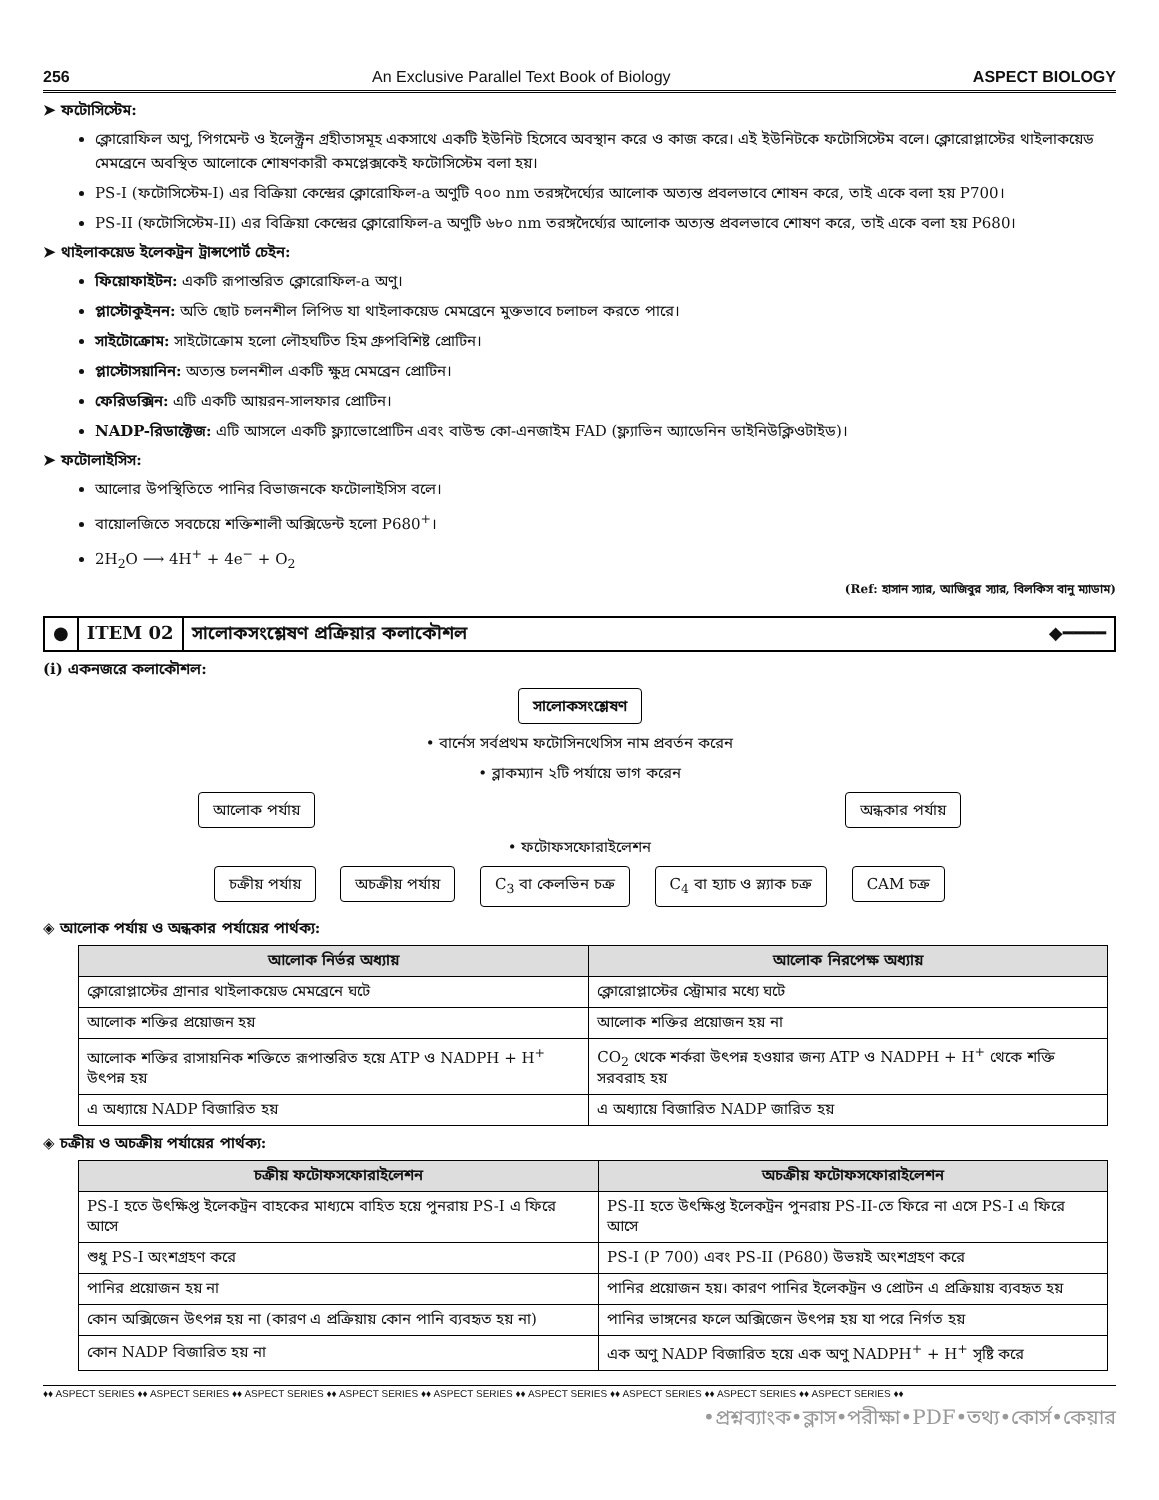256 An Exclusive Parallel Text Book of Biology ASPECT BIOLOGY
➤ ফটোসিস্টেম:
ক্লোরোফিল অণু, পিগমেন্ট ও ইলেক্ট্রন গ্রহীতাসমূহ একসাথে একটি ইউনিট হিসেবে অবস্থান করে ও কাজ করে। এই ইউনিটকে ফটোসিস্টেম বলে। ক্লোরোপ্লাস্টের থাইলাকয়েড মেমব্রেনে অবস্থিত আলোকে শোষণকারী কমপ্লেক্সকেই ফটোসিস্টেম বলা হয়।
PS-I (ফটোসিস্টেম-I) এর বিক্রিয়া কেন্দ্রের ক্লোরোফিল-a অণুটি ৭০০ nm তরঙ্গদৈর্ঘ্যের আলোক অত্যন্ত প্রবলভাবে শোষন করে, তাই একে বলা হয় P700।
PS-II (ফটোসিস্টেম-II) এর বিক্রিয়া কেন্দ্রের ক্লোরোফিল-a অণুটি ৬৮০ nm তরঙ্গদৈর্ঘ্যের আলোক অত্যন্ত প্রবলভাবে শোষণ করে, তাই একে বলা হয় P680।
➤ থাইলাকয়েড ইলেকট্রন ট্রান্সপোর্ট চেইন:
ফিয়োফাইটন: একটি রূপান্তরিত ক্লোরোফিল-a অণু।
প্লাস্টোকুইনন: অতি ছোট চলনশীল লিপিড যা থাইলাকয়েড মেমব্রেনে মুক্তভাবে চলাচল করতে পারে।
সাইটোক্রোম: সাইটোক্রোম হলো লৌহঘটিত হিম গ্রুপবিশিষ্ট প্রোটিন।
প্লাস্টোসয়ানিন: অত্যন্ত চলনশীল একটি ক্ষুদ্র মেমব্রেন প্রোটিন।
ফেরিডক্সিন: এটি একটি আয়রন-সালফার প্রোটিন।
NADP-রিডাক্টেজ: এটি আসলে একটি ফ্ল্যাভোপ্রোটিন এবং বাউন্ড কো-এনজাইম FAD (ফ্ল্যাভিন অ্যাডেনিন ডাইনিউক্লিওটাইড)।
➤ ফটোলাইসিস:
আলোর উপস্থিতিতে পানির বিভাজনকে ফটোলাইসিস বলে।
বায়োলজিতে সবচেয়ে শক্তিশালী অক্সিডেন্ট হলো P680<sup>+</sup>।
2H<sub>2</sub>O ⟶ 4H<sup>+</sup> + 4e<sup>−</sup> + O<sub>2</sub>
(Ref: হাসান স্যার, আজিবুর স্যার, বিলকিস বানু ম্যাডাম)
● ITEM 02 সালোকসংশ্লেষণ প্রক্রিয়ার কলাকৌশল ◆━━━━
(i) একনজরে কলাকৌশল:
সালোকসংশ্লেষণ
• বার্নেস সর্বপ্রথম ফটোসিনথেসিস নাম প্রবর্তন করেন
• ব্লাকম্যান ২টি পর্যায়ে ভাগ করেন
আলোক পর্যায় অন্ধকার পর্যায়
• ফটোফসফোরাইলেশন
চক্রীয় পর্যায় অচক্রীয় পর্যায় C<sub>3</sub> বা কেলভিন চক্র C<sub>4</sub> বা হ্যাচ ও স্ল্যাক চক্র CAM চক্র
◈ আলোক পর্যায় ও অন্ধকার পর্যায়ের পার্থক্য:
| আলোক নির্ভর অধ্যায় | আলোক নিরপেক্ষ অধ্যায় |
| --- | --- |
| ক্লোরোপ্লাস্টের গ্রানার থাইলাকয়েড মেমব্রেনে ঘটে | ক্লোরোপ্লাস্টের স্ট্রোমার মধ্যে ঘটে |
| আলোক শক্তির প্রয়োজন হয় | আলোক শক্তির প্রয়োজন হয় না |
| আলোক শক্তির রাসায়নিক শক্তিতে রূপান্তরিত হয়ে ATP ও NADPH + H<sup>+</sup> উৎপন্ন হয় | CO<sub>2</sub> থেকে শর্করা উৎপন্ন হওয়ার জন্য ATP ও NADPH + H<sup>+</sup> থেকে শক্তি সরবরাহ হয় |
| এ অধ্যায়ে NADP বিজারিত হয় | এ অধ্যায়ে বিজারিত NADP জারিত হয় |
◈ চক্রীয় ও অচক্রীয় পর্যায়ের পার্থক্য:
| চক্রীয় ফটোফসফোরাইলেশন | অচক্রীয় ফটোফসফোরাইলেশন |
| --- | --- |
| PS-I হতে উৎক্ষিপ্ত ইলেকট্রন বাহকের মাধ্যমে বাহিত হয়ে পুনরায় PS-I এ ফিরে আসে | PS-II হতে উৎক্ষিপ্ত ইলেকট্রন পুনরায় PS-II-তে ফিরে না এসে PS-I এ ফিরে আসে |
| শুধু PS-I অংশগ্রহণ করে | PS-I (P 700) এবং PS-II (P680) উভয়ই অংশগ্রহণ করে |
| পানির প্রয়োজন হয় না | পানির প্রয়োজন হয়। কারণ পানির ইলেকট্রন ও প্রোটন এ প্রক্রিয়ায় ব্যবহৃত হয় |
| কোন অক্সিজেন উৎপন্ন হয় না (কারণ এ প্রক্রিয়ায় কোন পানি ব্যবহৃত হয় না) | পানির ভাঙ্গনের ফলে অক্সিজেন উৎপন্ন হয় যা পরে নির্গত হয় |
| কোন NADP বিজারিত হয় না | এক অণু NADP বিজারিত হয়ে এক অণু NADPH<sup>+</sup> + H<sup>+</sup> সৃষ্টি করে |
♦♦ ASPECT SERIES ♦♦ ASPECT SERIES ♦♦ ASPECT SERIES ♦♦ ASPECT SERIES ♦♦ ASPECT SERIES ♦♦ ASPECT SERIES ♦♦ ASPECT SERIES ♦♦ ASPECT SERIES ♦♦ ASPECT SERIES ♦♦
•প্রশ্নব্যাংক•ক্লাস•পরীক্ষা•PDF•তথ্য•কোর্স•কেয়ার